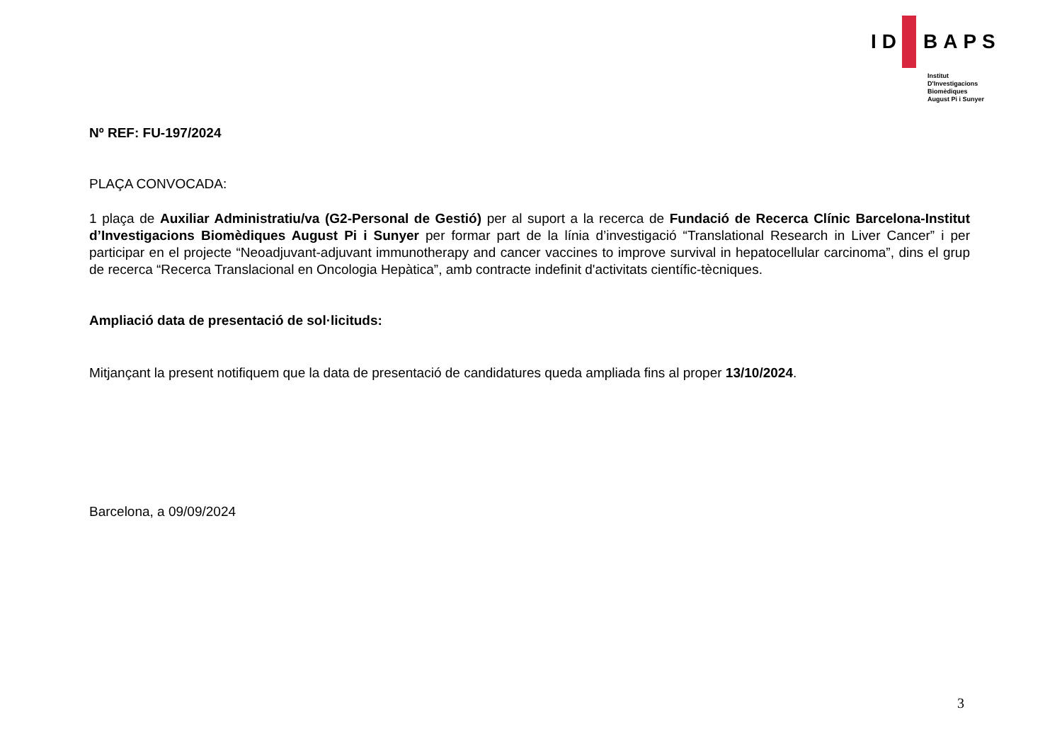ID BAPS
Institut
D'Investigacions
Biomèdiques
August Pi i Sunyer
Nº REF: FU-197/2024
PLAÇA CONVOCADA:
1 plaça de Auxiliar Administratiu/va (G2-Personal de Gestió) per al suport a la recerca de Fundació de Recerca Clínic Barcelona-Institut d’Investigacions Biomèdiques August Pi i Sunyer per formar part de la línia d’investigació “Translational Research in Liver Cancer” i per participar en el projecte “Neoadjuvant-adjuvant immunotherapy and cancer vaccines to improve survival in hepatocellular carcinoma”, dins el grup de recerca “Recerca Translacional en Oncologia Hepàtica”, amb contracte indefinit d'activitats científic-tècniques.
Ampliació data de presentació de sol·licituds:
Mitjançant la present notifiquem que la data de presentació de candidatures queda ampliada fins al proper 13/10/2024.
Barcelona, a 09/09/2024
3